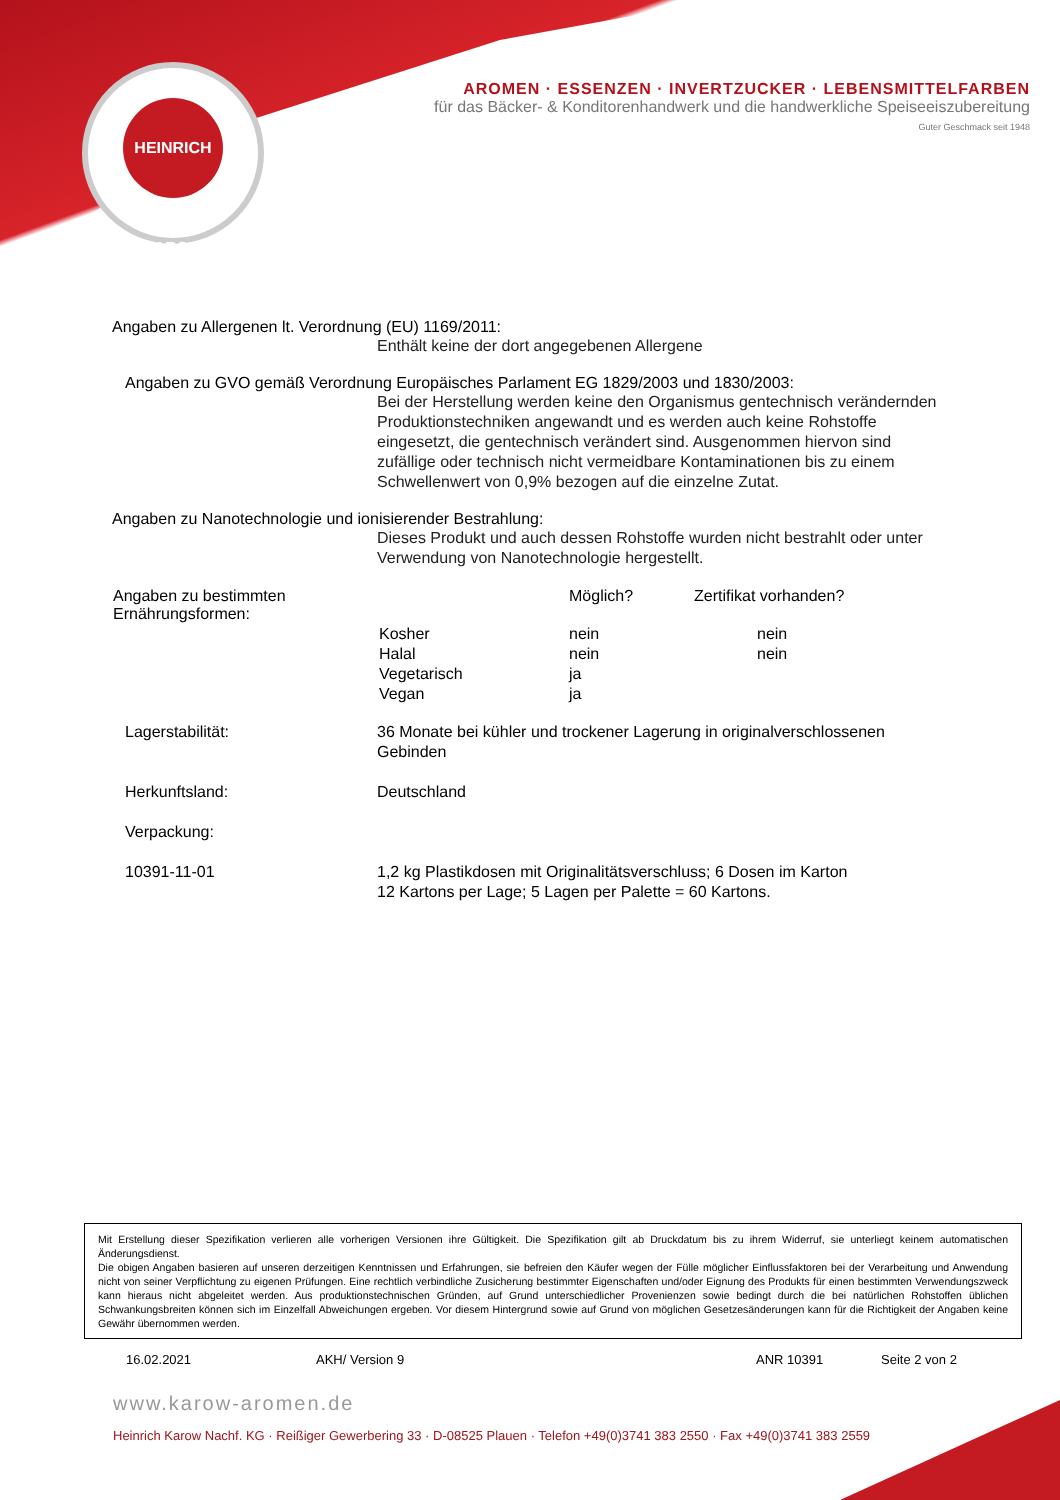HEINRICH KAROW
AROMEN · ESSENZEN · INVERTZUCKER · LEBENSMITTELFARBEN
für das Bäcker- & Konditorenhandwerk und die handwerkliche Speiseeiszubereitung
Guter Geschmack seit 1948
Angaben zu Allergenen lt. Verordnung (EU) 1169/2011:
Enthält keine der dort angegebenen Allergene
Angaben zu GVO gemäß Verordnung Europäisches Parlament EG 1829/2003 und 1830/2003:
Bei der Herstellung werden keine den Organismus gentechnisch verändernden Produktionstechniken angewandt und es werden auch keine Rohstoffe eingesetzt, die gentechnisch verändert sind. Ausgenommen hiervon sind zufällige oder technisch nicht vermeidbare Kontaminationen bis zu einem Schwellenwert von 0,9% bezogen auf die einzelne Zutat.
Angaben zu Nanotechnologie und ionisierender Bestrahlung:
Dieses Produkt und auch dessen Rohstoffe wurden nicht bestrahlt oder unter Verwendung von Nanotechnologie hergestellt.
| Angaben zu bestimmten Ernährungsformen: | | Möglich? | Zertifikat vorhanden? |
| | Kosher | nein | nein |
| | Halal | nein | nein |
| | Vegetarisch | ja | |
| | Vegan | ja | |
| Lagerstabilität: | 36 Monate bei kühler und trockener Lagerung in originalverschlossenen Gebinden |
| Herkunftsland: | Deutschland |
| Verpackung: | |
| 10391-11-01 | 1,2 kg Plastikdosen mit Originalitätsverschluss; 6 Dosen im Karton 12 Kartons per Lage; 5 Lagen per Palette = 60 Kartons. |
Mit Erstellung dieser Spezifikation verlieren alle vorherigen Versionen ihre Gültigkeit. Die Spezifikation gilt ab Druckdatum bis zu ihrem Widerruf, sie unterliegt keinem automatischen Änderungsdienst.
Die obigen Angaben basieren auf unseren derzeitigen Kenntnissen und Erfahrungen, sie befreien den Käufer wegen der Fülle möglicher Einflussfaktoren bei der Verarbeitung und Anwendung nicht von seiner Verpflichtung zu eigenen Prüfungen. Eine rechtlich verbindliche Zusicherung bestimmter Eigenschaften und/oder Eignung des Produkts für einen bestimmten Verwendungszweck kann hieraus nicht abgeleitet werden. Aus produktionstechnischen Gründen, auf Grund unterschiedlicher Provenienzen sowie bedingt durch die bei natürlichen Rohstoffen üblichen Schwankungsbreiten können sich im Einzelfall Abweichungen ergeben. Vor diesem Hintergrund sowie auf Grund von möglichen Gesetzesänderungen kann für die Richtigkeit der Angaben keine Gewähr übernommen werden.
16.02.2021 AKH/ Version 9 ANR 10391 Seite 2 von 2
www.karow-aromen.de
Heinrich Karow Nachf. KG · Reißiger Gewerbering 33 · D-08525 Plauen · Telefon +49(0)3741 383 2550 · Fax +49(0)3741 383 2559